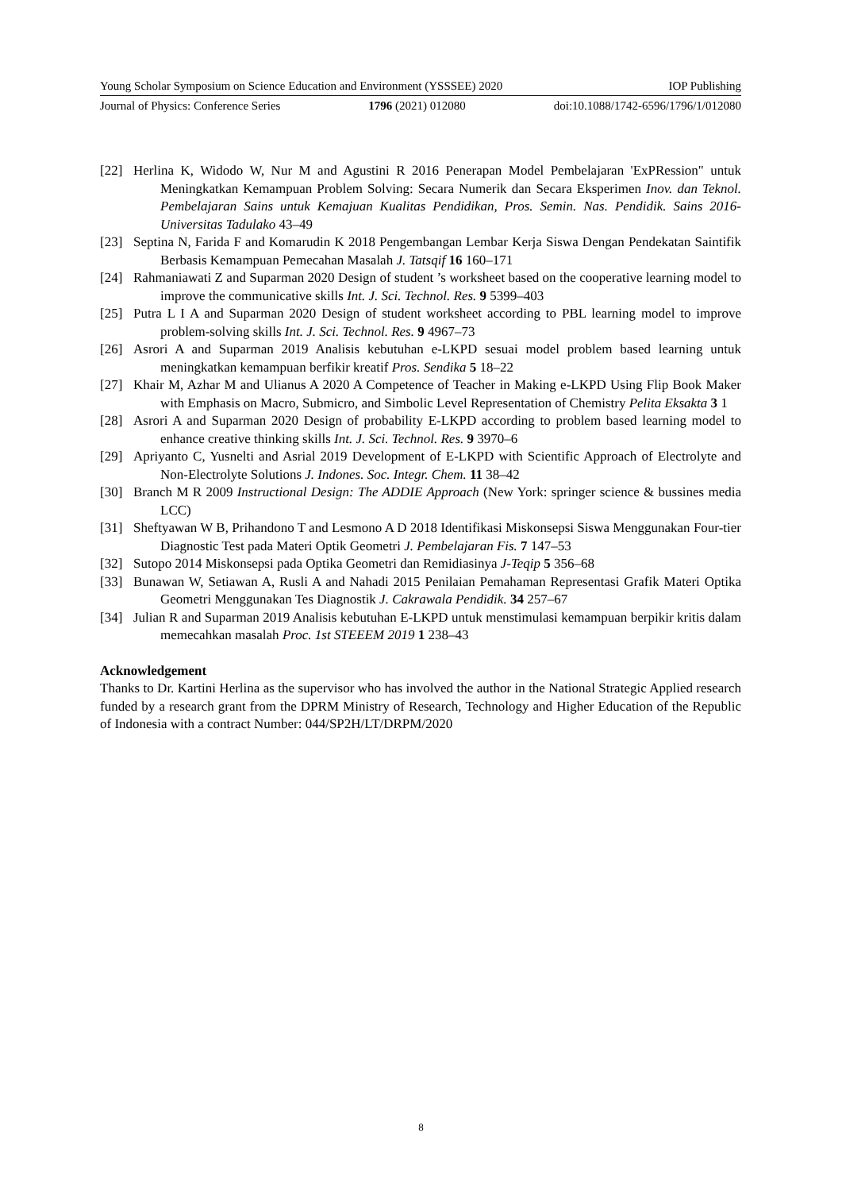Young Scholar Symposium on Science Education and Environment (YSSSEE) 2020 IOP Publishing
Journal of Physics: Conference Series 1796 (2021) 012080 doi:10.1088/1742-6596/1796/1/012080
[22] Herlina K, Widodo W, Nur M and Agustini R 2016 Penerapan Model Pembelajaran 'ExPRession" untuk Meningkatkan Kemampuan Problem Solving: Secara Numerik dan Secara Eksperimen Inov. dan Teknol. Pembelajaran Sains untuk Kemajuan Kualitas Pendidikan, Pros. Semin. Nas. Pendidik. Sains 2016-Universitas Tadulako 43–49
[23] Septina N, Farida F and Komarudin K 2018 Pengembangan Lembar Kerja Siswa Dengan Pendekatan Saintifik Berbasis Kemampuan Pemecahan Masalah J. Tatsqif 16 160–171
[24] Rahmaniawati Z and Suparman 2020 Design of student ’s worksheet based on the cooperative learning model to improve the communicative skills Int. J. Sci. Technol. Res. 9 5399–403
[25] Putra L I A and Suparman 2020 Design of student worksheet according to PBL learning model to improve problem-solving skills Int. J. Sci. Technol. Res. 9 4967–73
[26] Asrori A and Suparman 2019 Analisis kebutuhan e-LKPD sesuai model problem based learning untuk meningkatkan kemampuan berfikir kreatif Pros. Sendika 5 18–22
[27] Khair M, Azhar M and Ulianus A 2020 A Competence of Teacher in Making e-LKPD Using Flip Book Maker with Emphasis on Macro, Submicro, and Simbolic Level Representation of Chemistry Pelita Eksakta 3 1
[28] Asrori A and Suparman 2020 Design of probability E-LKPD according to problem based learning model to enhance creative thinking skills Int. J. Sci. Technol. Res. 9 3970–6
[29] Apriyanto C, Yusnelti and Asrial 2019 Development of E-LKPD with Scientific Approach of Electrolyte and Non-Electrolyte Solutions J. Indones. Soc. Integr. Chem. 11 38–42
[30] Branch M R 2009 Instructional Design: The ADDIE Approach (New York: springer science & bussines media LCC)
[31] Sheftyawan W B, Prihandono T and Lesmono A D 2018 Identifikasi Miskonsepsi Siswa Menggunakan Four-tier Diagnostic Test pada Materi Optik Geometri J. Pembelajaran Fis. 7 147–53
[32] Sutopo 2014 Miskonsepsi pada Optika Geometri dan Remidiasinya J-Teqip 5 356–68
[33] Bunawan W, Setiawan A, Rusli A and Nahadi 2015 Penilaian Pemahaman Representasi Grafik Materi Optika Geometri Menggunakan Tes Diagnostik J. Cakrawala Pendidik. 34 257–67
[34] Julian R and Suparman 2019 Analisis kebutuhan E-LKPD untuk menstimulasi kemampuan berpikir kritis dalam memecahkan masalah Proc. 1st STEEEM 2019 1 238–43
Acknowledgement
Thanks to Dr. Kartini Herlina as the supervisor who has involved the author in the National Strategic Applied research funded by a research grant from the DPRM Ministry of Research, Technology and Higher Education of the Republic of Indonesia with a contract Number: 044/SP2H/LT/DRPM/2020
8